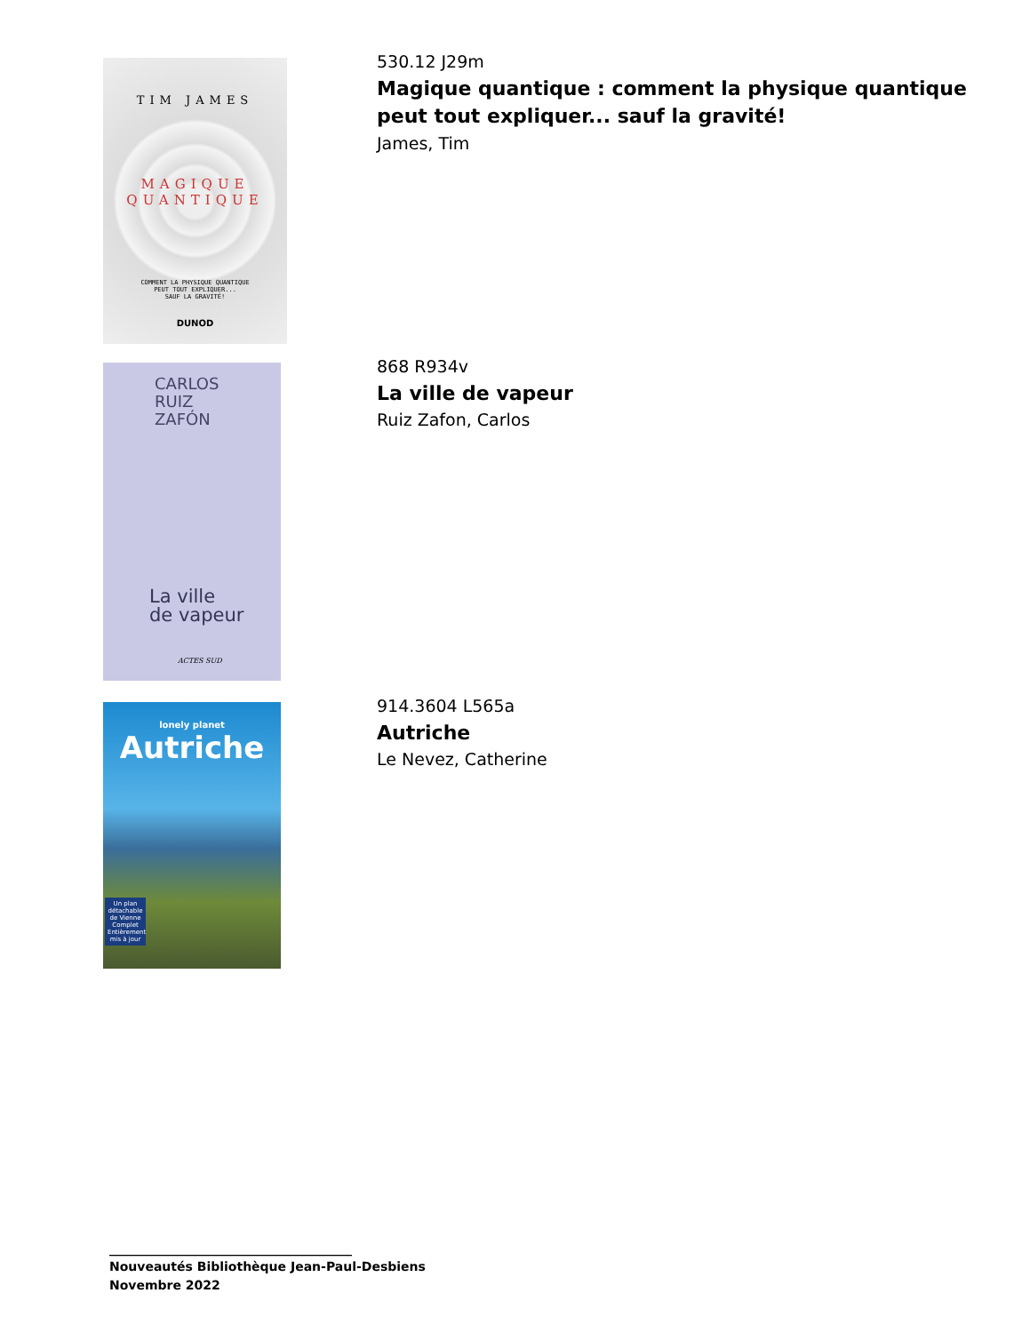TIM JAMES
MAGIQUE
QUANTIQUE
COMMENT LA PHYSIQUE QUANTIQUE
PEUT TOUT EXPLIQUER...
SAUF LA GRAVITÉ!
DUNOD
530.12 J29m
Magique quantique : comment la physique quantique peut tout expliquer... sauf la gravité!
James, Tim
CARLOS
RUIZ
ZAFÓN
La ville
de vapeur
ACTES SUD
868 R934v
La ville de vapeur
Ruiz Zafon, Carlos
lonely planet
Autriche
Un plan détachable de Vienne
Complet
Entièrement mis à jour
914.3604 L565a
Autriche
Le Nevez, Catherine
_______________________________________
Nouveautés Bibliothèque Jean-Paul-Desbiens
Novembre 2022